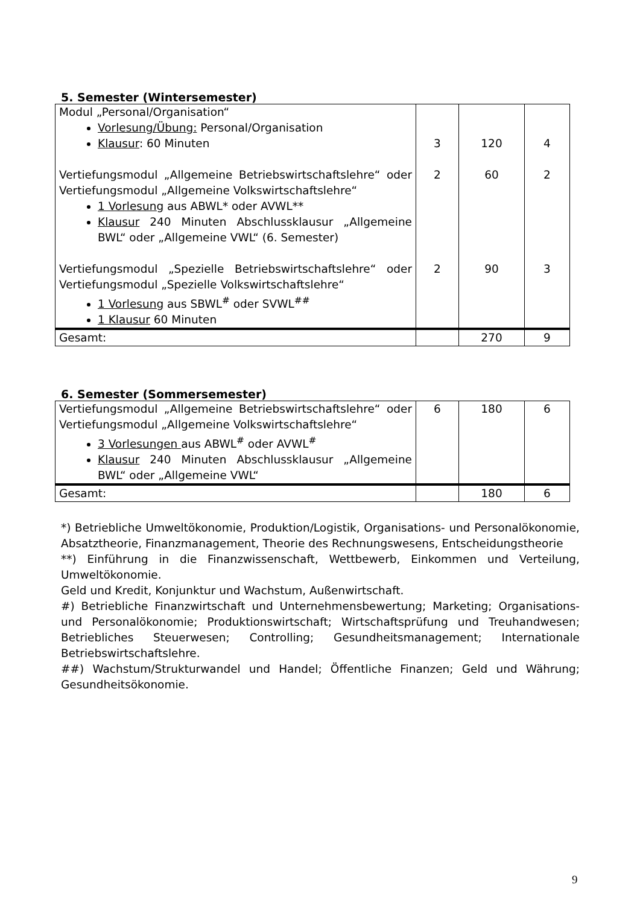5. Semester (Wintersemester)
| Modul „Personal/Organisation“ Vorlesung/Übung: Personal/Organisation Klausur : 60 Minuten Vertiefungsmodul „Allgemeine Betriebswirtschaftslehre“ oder Vertiefungsmodul „Allgemeine Volkswirtschaftslehre“ 1 Vorlesung aus ABWL* oder AVWL** Klausur 240 Minuten Abschlussklausur „Allgemeine BWL“ oder „Allgemeine VWL“ (6. Semester) Vertiefungsmodul „Spezielle Betriebswirtschaftslehre“ oder Vertiefungsmodul „Spezielle Volkswirtschaftslehre“ 1 Vorlesung aus SBWL<sup>#</sup> oder SVWL<sup>##</sup> 1 Klausur 60 Minuten | 3 2 2 | 120 60 90 | 4 2 3 |
| Gesamt: | | 270 | 9 |
6. Semester (Sommersemester)
| Vertiefungsmodul „Allgemeine Betriebswirtschaftslehre“ oder Vertiefungsmodul „Allgemeine Volkswirtschaftslehre“ 3 Vorlesungen aus ABWL<sup>#</sup> oder AVWL<sup>#</sup> Klausur 240 Minuten Abschlussklausur „Allgemeine BWL“ oder „Allgemeine VWL“ | 6 | 180 | 6 |
| Gesamt: | | 180 | 6 |
*) Betriebliche Umweltökonomie, Produktion/Logistik, Organisations- und Personalökonomie, Absatztheorie, Finanzmanagement, Theorie des Rechnungswesens, Entscheidungstheorie
**) Einführung in die Finanzwissenschaft, Wettbewerb, Einkommen und Verteilung, Umweltökonomie.
Geld und Kredit, Konjunktur und Wachstum, Außenwirtschaft.
#) Betriebliche Finanzwirtschaft und Unternehmensbewertung; Marketing; Organisations- und Personalökonomie; Produktionswirtschaft; Wirtschaftsprüfung und Treuhandwesen; Betriebliches Steuerwesen; Controlling; Gesundheitsmanagement; Internationale Betriebswirtschaftslehre.
##) Wachstum/Strukturwandel und Handel; Öffentliche Finanzen; Geld und Währung; Gesundheitsökonomie.
9